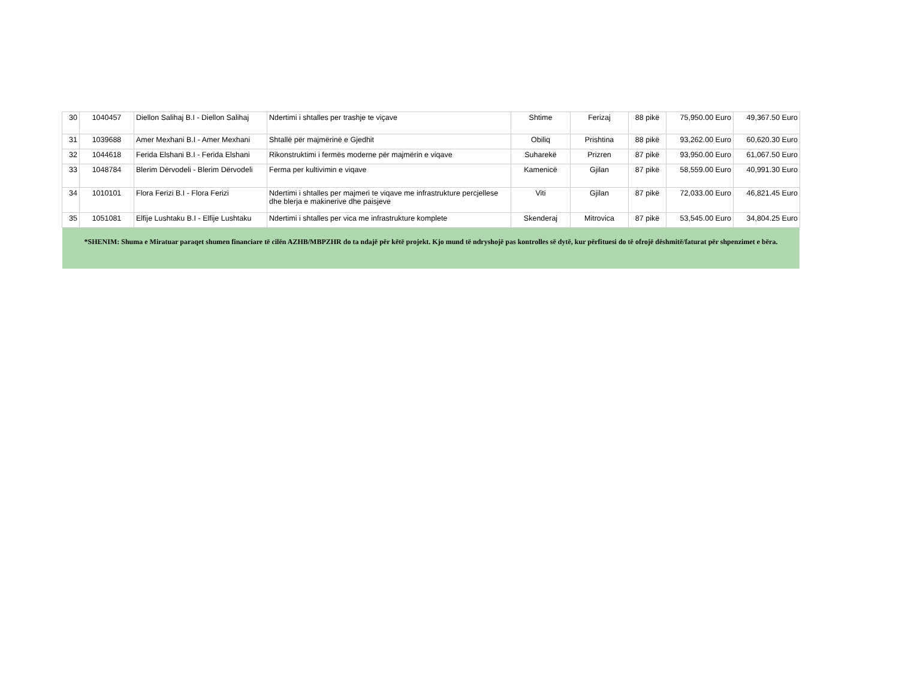| 30 | 1040457 | Diellon Salihaj B.I - Diellon Salihaj | Ndertimi i shtalles per trashje te viçave | Shtime | Ferizaj | 88 pikë | 75,950.00 Euro | 49,367.50 Euro |
| 31 | 1039688 | Amer Mexhani B.I - Amer Mexhani | Shtallë për majmërinë e Gjedhit | Obiliq | Prishtina | 88 pikë | 93,262.00 Euro | 60,620.30 Euro |
| 32 | 1044618 | Ferida Elshani B.I - Ferida Elshani | Rikonstruktimi i fermës moderne për majmërin e viqave | Suharekë | Prizren | 87 pikë | 93,950.00 Euro | 61,067.50 Euro |
| 33 | 1048784 | Blerim Dërvodeli - Blerim Dërvodeli | Ferma per kultivimin e viqave | Kamenicë | Gjilan | 87 pikë | 58,559.00 Euro | 40,991.30 Euro |
| 34 | 1010101 | Flora Ferizi B.I - Flora Ferizi | Ndertimi i shtalles per majmeri te viqave me infrastrukture percjellese dhe blerja e makinerive dhe paisjeve | Viti | Gjilan | 87 pikë | 72,033.00 Euro | 46,821.45 Euro |
| 35 | 1051081 | Elfije Lushtaku B.I - Elfije Lushtaku | Ndertimi i shtalles per vica me infrastrukture komplete | Skenderaj | Mitrovica | 87 pikë | 53,545.00 Euro | 34,804.25 Euro |
*SHENIM: Shuma e Miratuar paraqet shumen financiare të cilën AZHB/MBPZHR do ta ndajë për këtë projekt. Kjo mund të ndryshojë pas kontrolles së dytë, kur përfituesi do të ofrojë dëshmitë/faturat për shpenzimet e bëra.